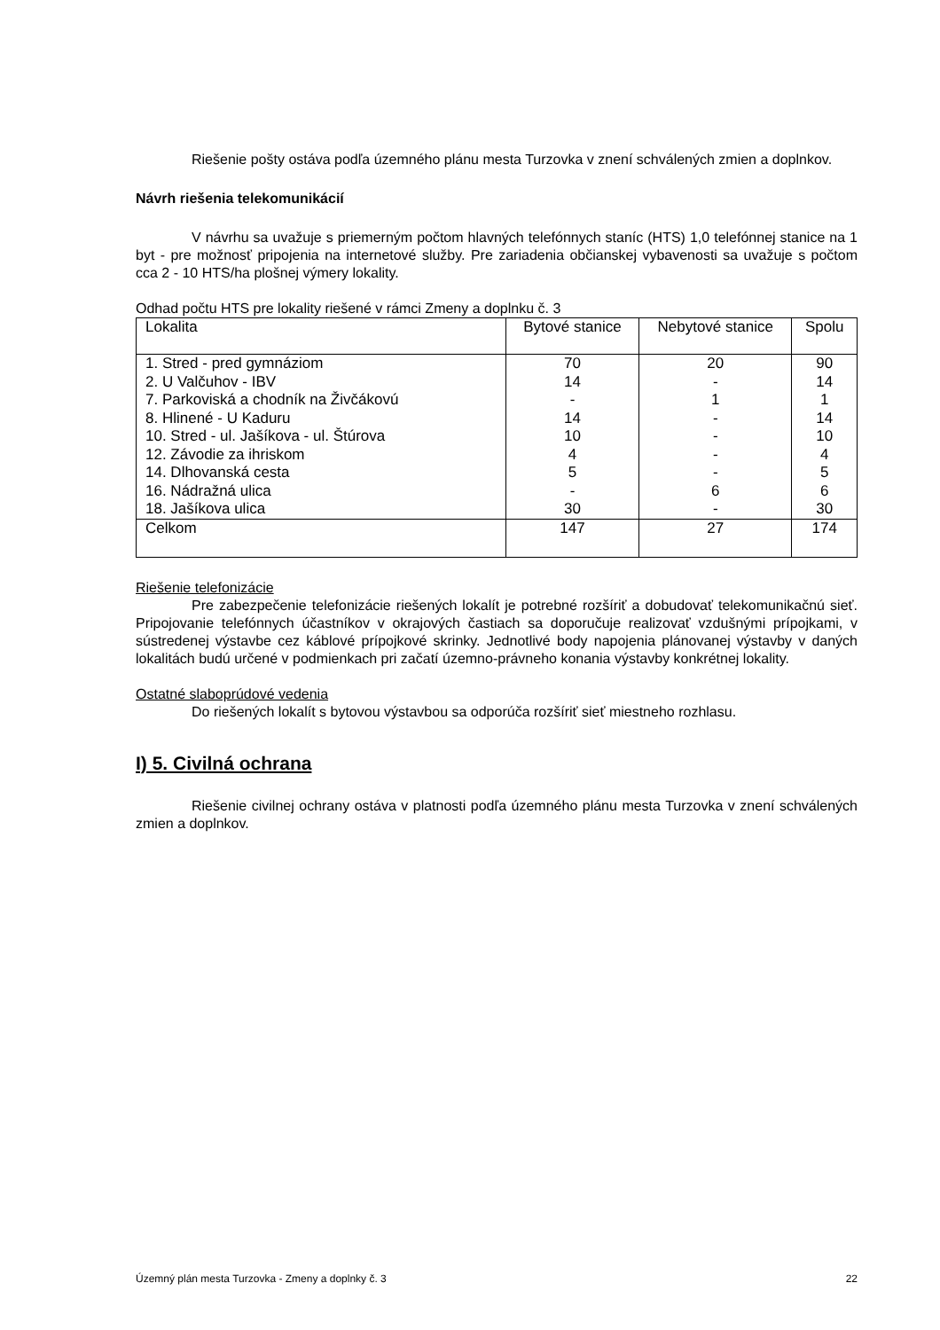Riešenie pošty ostáva podľa územného plánu mesta Turzovka v znení schválených zmien a doplnkov.
Návrh riešenia telekomunikácií
V návrhu sa uvažuje s priemerným počtom hlavných telefónnych staníc (HTS) 1,0 telefónnej stanice na 1 byt - pre možnosť pripojenia na internetové služby. Pre zariadenia občianskej vybavenosti sa uvažuje s počtom cca 2 - 10 HTS/ha plošnej výmery lokality.
Odhad počtu HTS pre lokality riešené v rámci Zmeny a doplnku č. 3
| Lokalita | Bytové stanice | Nebytové stanice | Spolu |
| --- | --- | --- | --- |
| 1. Stred - pred gymnáziom | 70 | 20 | 90 |
| 2. U Valčuhov - IBV | 14 | - | 14 |
| 7. Parkoviská a chodník na Živčákovú | - | 1 | 1 |
| 8. Hlinené - U Kaduru | 14 | - | 14 |
| 10. Stred - ul. Jašíkova - ul. Štúrova | 10 | - | 10 |
| 12. Závodie za ihriskom | 4 | - | 4 |
| 14. Dlhovanská cesta | 5 | - | 5 |
| 16. Nádražná ulica | - | 6 | 6 |
| 18. Jašíkova ulica | 30 | - | 30 |
| Celkom | 147 | 27 | 174 |
Riešenie telefonizácie
Pre zabezpečenie telefonizácie riešených lokalít je potrebné rozšíriť a dobudovať telekomunikačnú sieť. Pripojovanie telefónnych účastníkov v okrajových častiach sa doporučuje realizovať vzdušnými prípojkami, v sústredenej výstavbe cez káblové prípojkové skrinky. Jednotlivé body napojenia plánovanej výstavby v daných lokalitách budú určené v podmienkach pri začatí územno-právneho konania výstavby konkrétnej lokality.
Ostatné slaboprúdové vedenia
Do riešených lokalít s bytovou výstavbou sa odporúča rozšíriť sieť miestneho rozhlasu.
I) 5. Civilná ochrana
Riešenie civilnej ochrany ostáva v platnosti podľa územného plánu mesta Turzovka v znení schválených zmien a doplnkov.
Územný plán mesta Turzovka - Zmeny a doplnky č. 3 22